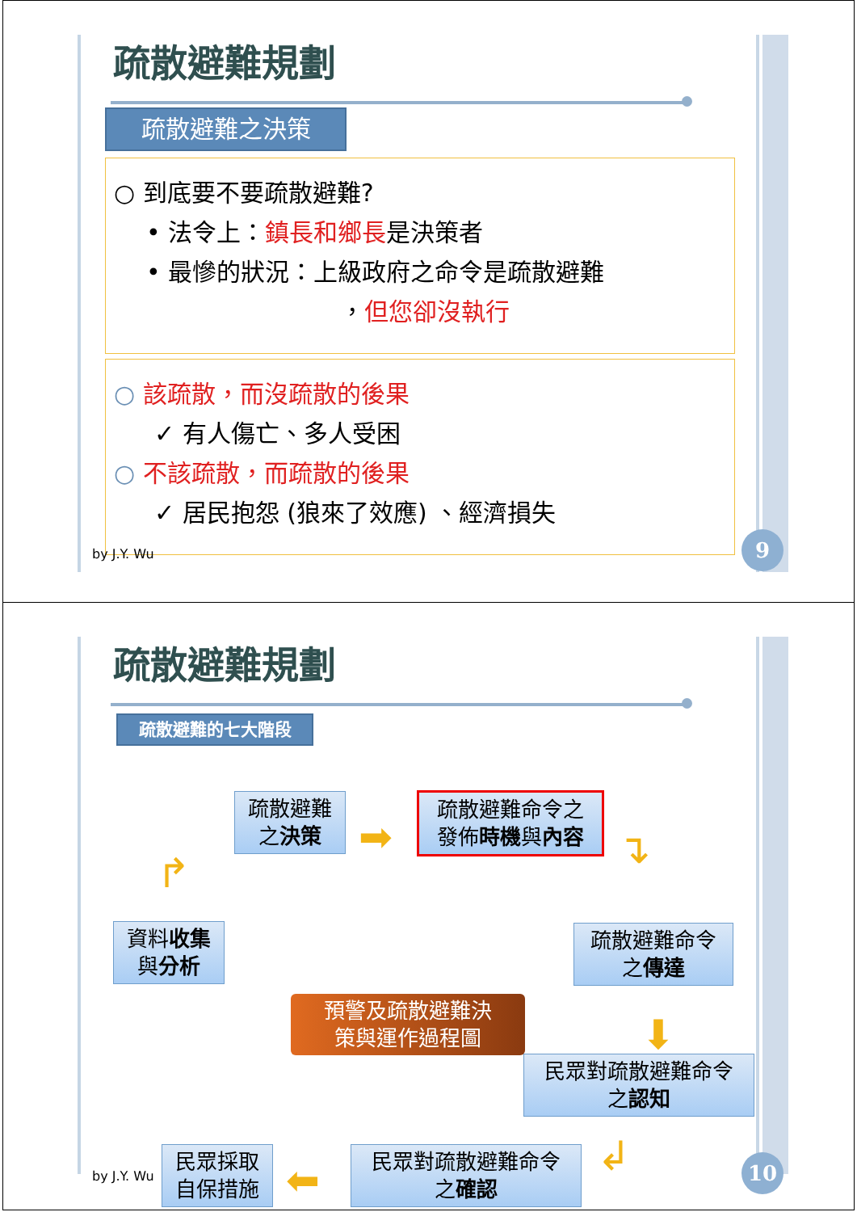疏散避難規劃
疏散避難之決策
○ 到底要不要疏散避難?
• 法令上：鎮長和鄉長是決策者
• 最慘的狀況：上級政府之命令是疏散避難
，但您卻沒執行
○ 該疏散，而沒疏散的後果
✓ 有人傷亡、多人受困
○ 不該疏散，而疏散的後果
✓ 居民抱怨 (狼來了效應) 、經濟損失
by J.Y. Wu 9
疏散避難規劃
疏散避難的七大階段
資料收集
與分析
↱
疏散避難
之決策
➡
疏散避難命令之
發佈時機與內容
↴
疏散避難命令
之傳達
⬇
民眾對疏散避難命令
之認知
↲
民眾對疏散避難命令
之確認
⬅
民眾採取
自保措施
預警及疏散避難決
策與運作過程圖
by J.Y. Wu 10